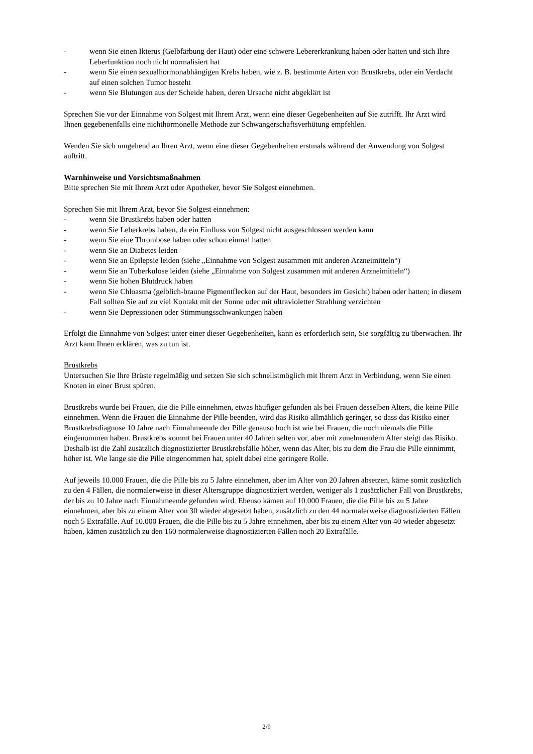- wenn Sie einen Ikterus (Gelbfärbung der Haut) oder eine schwere Lebererkrankung haben oder hatten und sich Ihre Leberfunktion noch nicht normalisiert hat
- wenn Sie einen sexualhormonabhängigen Krebs haben, wie z. B. bestimmte Arten von Brustkrebs, oder ein Verdacht auf einen solchen Tumor besteht
- wenn Sie Blutungen aus der Scheide haben, deren Ursache nicht abgeklärt ist
Sprechen Sie vor der Einnahme von Solgest mit Ihrem Arzt, wenn eine dieser Gegebenheiten auf Sie zutrifft. Ihr Arzt wird Ihnen gegebenenfalls eine nichthormonelle Methode zur Schwangerschaftsverhütung empfehlen.
Wenden Sie sich umgehend an Ihren Arzt, wenn eine dieser Gegebenheiten erstmals während der Anwendung von Solgest auftritt.
Warnhinweise und Vorsichtsmaßnahmen
Bitte sprechen Sie mit Ihrem Arzt oder Apotheker, bevor Sie Solgest einnehmen.
Sprechen Sie mit Ihrem Arzt, bevor Sie Solgest einnehmen:
- wenn Sie Brustkrebs haben oder hatten
- wenn Sie Leberkrebs haben, da ein Einfluss von Solgest nicht ausgeschlossen werden kann
- wenn Sie eine Thrombose haben oder schon einmal hatten
- wenn Sie an Diabetes leiden
- wenn Sie an Epilepsie leiden (siehe „Einnahme von Solgest zusammen mit anderen Arzneimitteln“)
- wenn Sie an Tuberkulose leiden (siehe „Einnahme von Solgest zusammen mit anderen Arzneimitteln“)
- wenn Sie hohen Blutdruck haben
- wenn Sie Chloasma (gelblich-braune Pigmentflecken auf der Haut, besonders im Gesicht) haben oder hatten; in diesem Fall sollten Sie auf zu viel Kontakt mit der Sonne oder mit ultravioletter Strahlung verzichten
- wenn Sie Depressionen oder Stimmungsschwankungen haben
Erfolgt die Einnahme von Solgest unter einer dieser Gegebenheiten, kann es erforderlich sein, Sie sorgfältig zu überwachen. Ihr Arzt kann Ihnen erklären, was zu tun ist.
Brustkrebs
Untersuchen Sie Ihre Brüste regelmäßig und setzen Sie sich schnellstmöglich mit Ihrem Arzt in Verbindung, wenn Sie einen Knoten in einer Brust spüren.
Brustkrebs wurde bei Frauen, die die Pille einnehmen, etwas häufiger gefunden als bei Frauen desselben Alters, die keine Pille einnehmen. Wenn die Frauen die Einnahme der Pille beenden, wird das Risiko allmählich geringer, so dass das Risiko einer Brustkrebsdiagnose 10 Jahre nach Einnahmeende der Pille genauso hoch ist wie bei Frauen, die noch niemals die Pille eingenommen haben. Brustkrebs kommt bei Frauen unter 40 Jahren selten vor, aber mit zunehmendem Alter steigt das Risiko. Deshalb ist die Zahl zusätzlich diagnostizierter Brustkrebsfälle höher, wenn das Alter, bis zu dem die Frau die Pille einnimmt, höher ist. Wie lange sie die Pille eingenommen hat, spielt dabei eine geringere Rolle.
Auf jeweils 10.000 Frauen, die die Pille bis zu 5 Jahre einnehmen, aber im Alter von 20 Jahren absetzen, käme somit zusätzlich zu den 4 Fällen, die normalerweise in dieser Altersgruppe diagnostiziert werden, weniger als 1 zusätzlicher Fall von Brustkrebs, der bis zu 10 Jahre nach Einnahmeende gefunden wird. Ebenso kämen auf 10.000 Frauen, die die Pille bis zu 5 Jahre einnehmen, aber bis zu einem Alter von 30 wieder abgesetzt haben, zusätzlich zu den 44 normalerweise diagnostizierten Fällen noch 5 Extrafälle. Auf 10.000 Frauen, die die Pille bis zu 5 Jahre einnehmen, aber bis zu einem Alter von 40 wieder abgesetzt haben, kämen zusätzlich zu den 160 normalerweise diagnostizierten Fällen noch 20 Extrafälle.
2/9